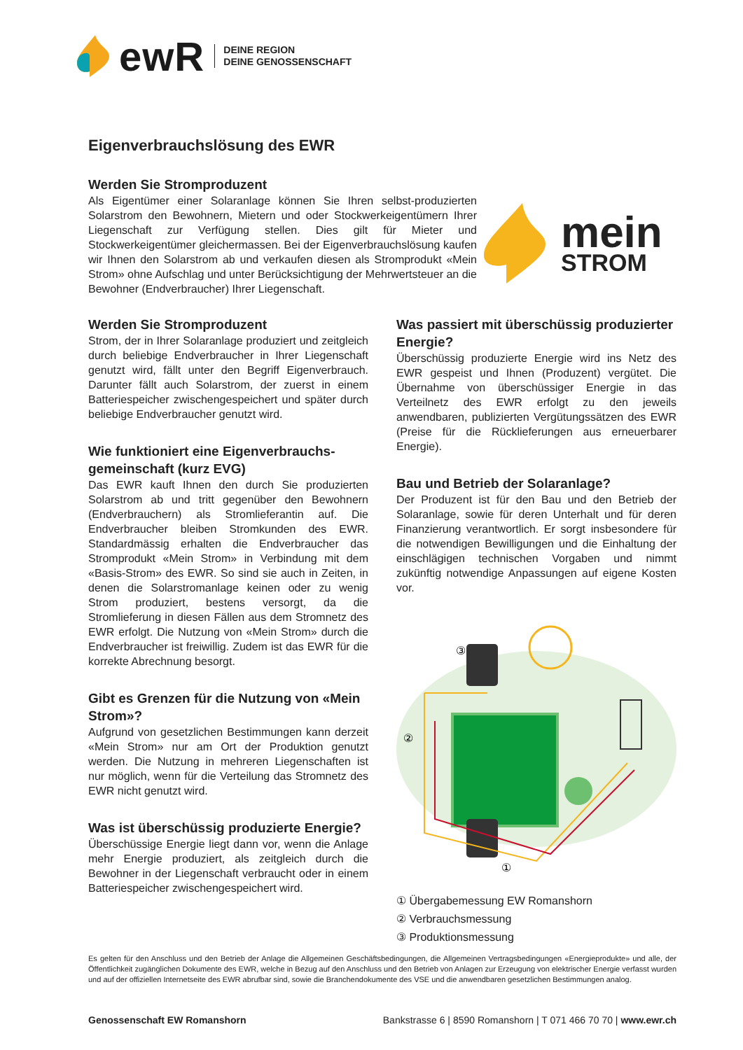ewR
DEINE REGION
DEINE GENOSSENSCHAFT
Eigenverbrauchslösung des EWR
Werden Sie Stromproduzent
Als Eigentümer einer Solaranlage können Sie Ihren selbst-produzierten Solarstrom den Bewohnern, Mietern und oder Stockwerkeigentümern Ihrer Liegenschaft zur Verfügung stellen. Dies gilt für Mieter und Stockwerkeigentümer gleichermassen. Bei der Eigenverbrauchslösung kaufen wir Ihnen den Solarstrom ab und verkaufen diesen als Stromprodukt «Mein Strom» ohne Aufschlag und unter Berücksichtigung der Mehrwertsteuer an die Bewohner (Endverbraucher) Ihrer Liegenschaft.
mein
STROM
Werden Sie Stromproduzent
Strom, der in Ihrer Solaranlage produziert und zeitgleich durch beliebige Endverbraucher in Ihrer Liegenschaft genutzt wird, fällt unter den Begriff Eigenverbrauch. Darunter fällt auch Solarstrom, der zuerst in einem Batteriespeicher zwischengespeichert und später durch beliebige Endverbraucher genutzt wird.
Wie funktioniert eine Eigenverbrauchs­gemeinschaft (kurz EVG)
Das EWR kauft Ihnen den durch Sie produzierten Solarstrom ab und tritt gegenüber den Bewohnern (Endverbrauchern) als Stromlieferantin auf. Die Endverbraucher bleiben Stromkunden des EWR. Standardmässig erhalten die Endverbraucher das Stromprodukt «Mein Strom» in Verbindung mit dem «Basis-Strom» des EWR. So sind sie auch in Zeiten, in denen die Solarstromanlage keinen oder zu wenig Strom produziert, bestens versorgt, da die Stromlieferung in diesen Fällen aus dem Stromnetz des EWR erfolgt. Die Nutzung von «Mein Strom» durch die Endverbraucher ist freiwillig. Zudem ist das EWR für die korrekte Abrechnung besorgt.
Gibt es Grenzen für die Nutzung von «Mein Strom»?
Aufgrund von gesetzlichen Bestimmungen kann derzeit «Mein Strom» nur am Ort der Produktion genutzt werden. Die Nutzung in mehreren Liegenschaften ist nur möglich, wenn für die Verteilung das Stromnetz des EWR nicht genutzt wird.
Was ist überschüssig produzierte Energie?
Überschüssige Energie liegt dann vor, wenn die Anlage mehr Energie produziert, als zeitgleich durch die Bewohner in der Liegenschaft verbraucht oder in einem Batteriespeicher zwischengespeichert wird.
Was passiert mit überschüssig produzierter Energie?
Überschüssig produzierte Energie wird ins Netz des EWR gespeist und Ihnen (Produzent) vergütet. Die Übernahme von überschüssiger Energie in das Verteilnetz des EWR erfolgt zu den jeweils anwendbaren, publizierten Vergütungssätzen des EWR (Preise für die Rücklieferungen aus erneuerbarer Energie).
Bau und Betrieb der Solaranlage?
Der Produzent ist für den Bau und den Betrieb der Solaranlage, sowie für deren Unterhalt und für deren Finanzierung verantwortlich. Er sorgt insbesondere für die notwendigen Bewilligungen und die Einhaltung der einschlägigen technischen Vorgaben und nimmt zukünftig notwendige Anpassungen auf eigene Kosten vor.
③
②
①
① Übergabemessung EW Romanshorn
② Verbrauchsmessung
③ Produktionsmessung
Es gelten für den Anschluss und den Betrieb der Anlage die Allgemeinen Geschäftsbedingungen, die Allgemeinen Vertragsbedingungen «Energieprodukte» und alle, der Öffentlichkeit zugänglichen Dokumente des EWR, welche in Bezug auf den Anschluss und den Betrieb von Anlagen zur Erzeugung von elektrischer Energie verfasst wurden und auf der offiziellen Internetseite des EWR abrufbar sind, sowie die Branchendokumente des VSE und die anwendbaren gesetzlichen Bestimmungen analog.
Genossenschaft EW Romanshorn Bankstrasse 6 | 8590 Romanshorn | T 071 466 70 70 | www.ewr.ch